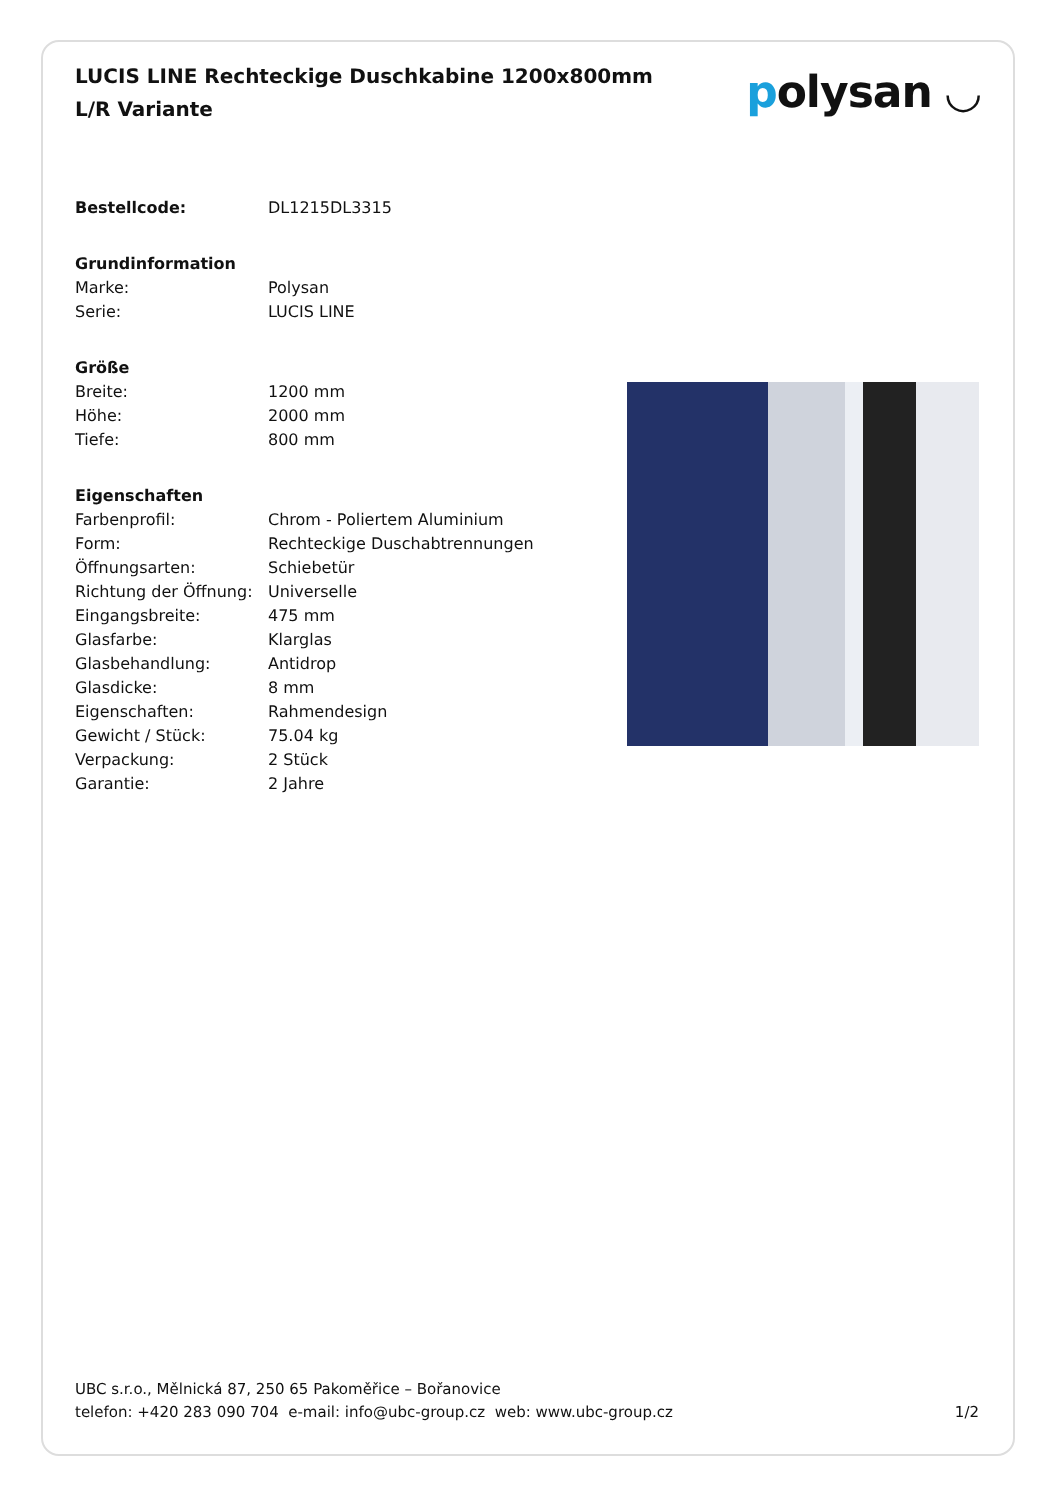LUCIS LINE Rechteckige Duschkabine 1200x800mm L/R Variante
polysan ◡
| Bestellcode: | DL1215DL3315 |
| Grundinformation | |
| Marke: | Polysan |
| Serie: | LUCIS LINE |
| Größe | |
| Breite: | 1200 mm |
| Höhe: | 2000 mm |
| Tiefe: | 800 mm |
| Eigenschaften | |
| Farbenprofil: | Chrom - Poliertem Aluminium |
| Form: | Rechteckige Duschabtrennungen |
| Öffnungsarten: | Schiebetür |
| Richtung der Öffnung: | Universelle |
| Eingangsbreite: | 475 mm |
| Glasfarbe: | Klarglas |
| Glasbehandlung: | Antidrop |
| Glasdicke: | 8 mm |
| Eigenschaften: | Rahmendesign |
| Gewicht / Stück: | 75.04 kg |
| Verpackung: | 2 Stück |
| Garantie: | 2 Jahre |
UBC s.r.o., Mělnická 87, 250 65 Pakoměřice – Bořanovice
telefon: +420 283 090 704 e-mail: info@ubc-group.cz web: www.ubc-group.cz 1/2